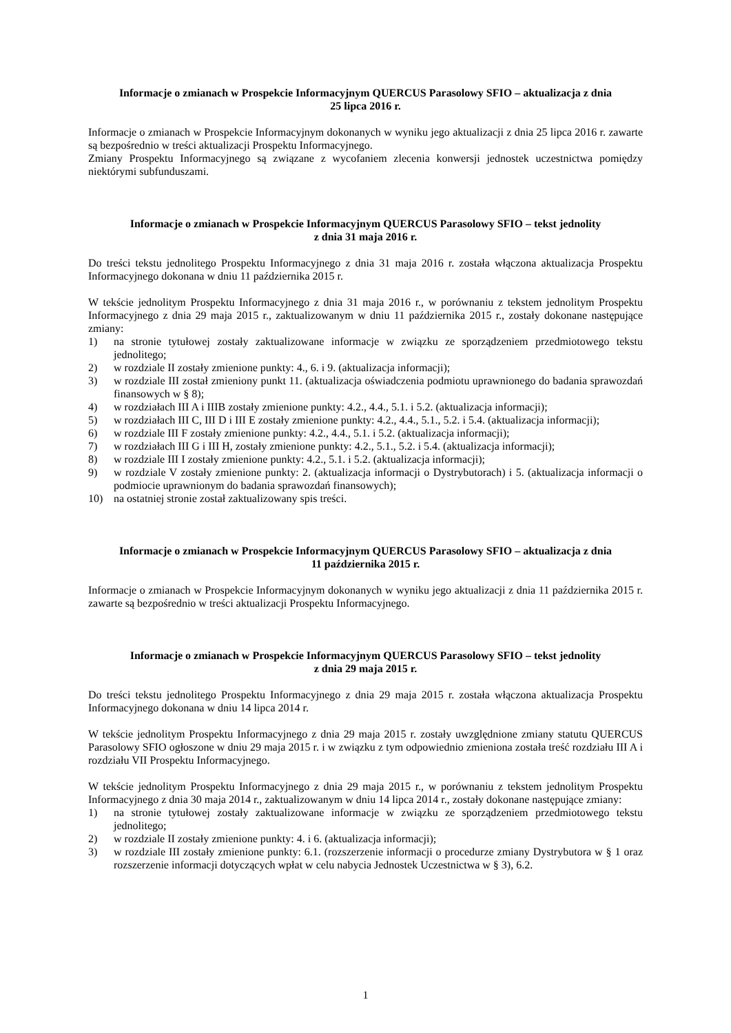Informacje o zmianach w Prospekcie Informacyjnym QUERCUS Parasolowy SFIO – aktualizacja z dnia
25 lipca 2016 r.
Informacje o zmianach w Prospekcie Informacyjnym dokonanych w wyniku jego aktualizacji z dnia 25 lipca 2016 r. zawarte są bezpośrednio w treści aktualizacji Prospektu Informacyjnego.
Zmiany Prospektu Informacyjnego są związane z wycofaniem zlecenia konwersji jednostek uczestnictwa pomiędzy niektórymi subfunduszami.
Informacje o zmianach w Prospekcie Informacyjnym QUERCUS Parasolowy SFIO – tekst jednolity
z dnia 31 maja 2016 r.
Do treści tekstu jednolitego Prospektu Informacyjnego z dnia 31 maja 2016 r. została włączona aktualizacja Prospektu Informacyjnego dokonana w dniu 11 października 2015 r.
W tekście jednolitym Prospektu Informacyjnego z dnia 31 maja 2016 r., w porównaniu z tekstem jednolitym Prospektu Informacyjnego z dnia 29 maja 2015 r., zaktualizowanym w dniu 11 października 2015 r., zostały dokonane następujące zmiany:
1) na stronie tytułowej zostały zaktualizowane informacje w związku ze sporządzeniem przedmiotowego tekstu jednolitego;
2) w rozdziale II zostały zmienione punkty: 4., 6. i 9. (aktualizacja informacji);
3) w rozdziale III został zmieniony punkt 11. (aktualizacja oświadczenia podmiotu uprawnionego do badania sprawozdań finansowych w § 8);
4) w rozdziałach III A i IIIB zostały zmienione punkty: 4.2., 4.4., 5.1. i 5.2. (aktualizacja informacji);
5) w rozdziałach III C, III D i III E zostały zmienione punkty: 4.2., 4.4., 5.1., 5.2. i 5.4. (aktualizacja informacji);
6) w rozdziale III F zostały zmienione punkty: 4.2., 4.4., 5.1. i 5.2. (aktualizacja informacji);
7) w rozdziałach III G i III H, zostały zmienione punkty: 4.2., 5.1., 5.2. i 5.4. (aktualizacja informacji);
8) w rozdziale III I zostały zmienione punkty: 4.2., 5.1. i 5.2. (aktualizacja informacji);
9) w rozdziale V zostały zmienione punkty: 2. (aktualizacja informacji o Dystrybutorach) i 5. (aktualizacja informacji o podmiocie uprawnionym do badania sprawozdań finansowych);
10) na ostatniej stronie został zaktualizowany spis treści.
Informacje o zmianach w Prospekcie Informacyjnym QUERCUS Parasolowy SFIO – aktualizacja z dnia
11 października 2015 r.
Informacje o zmianach w Prospekcie Informacyjnym dokonanych w wyniku jego aktualizacji z dnia 11 października 2015 r. zawarte są bezpośrednio w treści aktualizacji Prospektu Informacyjnego.
Informacje o zmianach w Prospekcie Informacyjnym QUERCUS Parasolowy SFIO – tekst jednolity
z dnia 29 maja 2015 r.
Do treści tekstu jednolitego Prospektu Informacyjnego z dnia 29 maja 2015 r. została włączona aktualizacja Prospektu Informacyjnego dokonana w dniu 14 lipca 2014 r.
W tekście jednolitym Prospektu Informacyjnego z dnia 29 maja 2015 r. zostały uwzględnione zmiany statutu QUERCUS Parasolowy SFIO ogłoszone w dniu 29 maja 2015 r. i w związku z tym odpowiednio zmieniona została treść rozdziału III A i rozdziału VII Prospektu Informacyjnego.
W tekście jednolitym Prospektu Informacyjnego z dnia 29 maja 2015 r., w porównaniu z tekstem jednolitym Prospektu Informacyjnego z dnia 30 maja 2014 r., zaktualizowanym w dniu 14 lipca 2014 r., zostały dokonane następujące zmiany:
1) na stronie tytułowej zostały zaktualizowane informacje w związku ze sporządzeniem przedmiotowego tekstu jednolitego;
2) w rozdziale II zostały zmienione punkty: 4. i 6. (aktualizacja informacji);
3) w rozdziale III zostały zmienione punkty: 6.1. (rozszerzenie informacji o procedurze zmiany Dystrybutora w § 1 oraz rozszerzenie informacji dotyczących wpłat w celu nabycia Jednostek Uczestnictwa w § 3), 6.2.
1